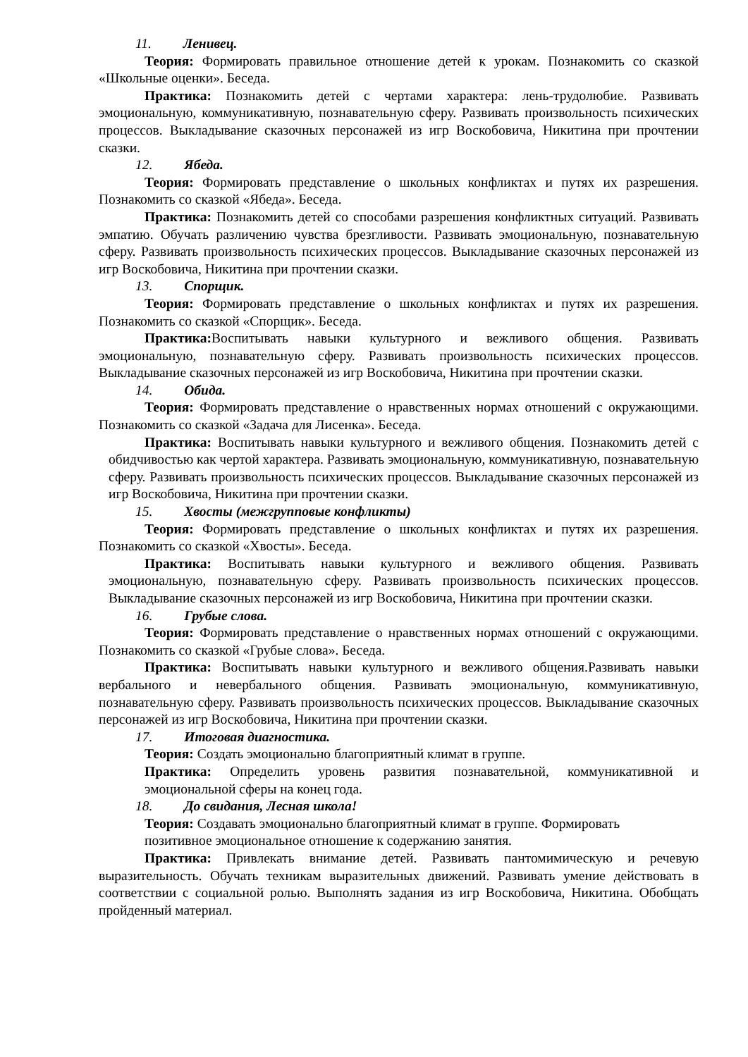11. Ленивец.
Теория: Формировать правильное отношение детей к урокам. Познакомить со сказкой «Школьные оценки». Беседа.
Практика: Познакомить детей с чертами характера: лень-трудолюбие. Развивать эмоциональную, коммуникативную, познавательную сферу. Развивать произвольность психических процессов. Выкладывание сказочных персонажей из игр Воскобовича, Никитина при прочтении сказки.
12. Ябеда.
Теория: Формировать представление о школьных конфликтах и путях их разрешения. Познакомить со сказкой «Ябеда». Беседа.
Практика: Познакомить детей со способами разрешения конфликтных ситуаций. Развивать эмпатию. Обучать различению чувства брезгливости. Развивать эмоциональную, познавательную сферу. Развивать произвольность психических процессов. Выкладывание сказочных персонажей из игр Воскобовича, Никитина при прочтении сказки.
13. Спорщик.
Теория: Формировать представление о школьных конфликтах и путях их разрешения. Познакомить со сказкой «Спорщик». Беседа.
Практика: Воспитывать навыки культурного и вежливого общения. Развивать эмоциональную, познавательную сферу. Развивать произвольность психических процессов. Выкладывание сказочных персонажей из игр Воскобовича, Никитина при прочтении сказки.
14. Обида.
Теория: Формировать представление о нравственных нормах отношений с окружающими. Познакомить со сказкой «Задача для Лисенка». Беседа.
Практика: Воспитывать навыки культурного и вежливого общения. Познакомить детей с обидчивостью как чертой характера. Развивать эмоциональную, коммуникативную, познавательную сферу. Развивать произвольность психических процессов. Выкладывание сказочных персонажей из игр Воскобовича, Никитина при прочтении сказки.
15. Хвосты (межгрупповые конфликты)
Теория: Формировать представление о школьных конфликтах и путях их разрешения. Познакомить со сказкой «Хвосты». Беседа.
Практика: Воспитывать навыки культурного и вежливого общения. Развивать эмоциональную, познавательную сферу. Развивать произвольность психических процессов. Выкладывание сказочных персонажей из игр Воскобовича, Никитина при прочтении сказки.
16. Грубые слова.
Теория: Формировать представление о нравственных нормах отношений с окружающими. Познакомить со сказкой «Грубые слова». Беседа.
Практика: Воспитывать навыки культурного и вежливого общения.Развивать навыки вербального и невербального общения. Развивать эмоциональную, коммуникативную, познавательную сферу. Развивать произвольность психических процессов. Выкладывание сказочных персонажей из игр Воскобовича, Никитина при прочтении сказки.
17. Итоговая диагностика.
Теория: Создать эмоционально благоприятный климат в группе.
Практика: Определить уровень развития познавательной, коммуникативной и эмоциональной сферы на конец года.
18. До свидания, Лесная школа!
Теория: Создавать эмоционально благоприятный климат в группе. Формировать позитивное эмоциональное отношение к содержанию занятия.
Практика: Привлекать внимание детей. Развивать пантомимическую и речевую выразительность. Обучать техникам выразительных движений. Развивать умение действовать в соответствии с социальной ролью. Выполнять задания из игр Воскобовича, Никитина. Обобщать пройденный материал.